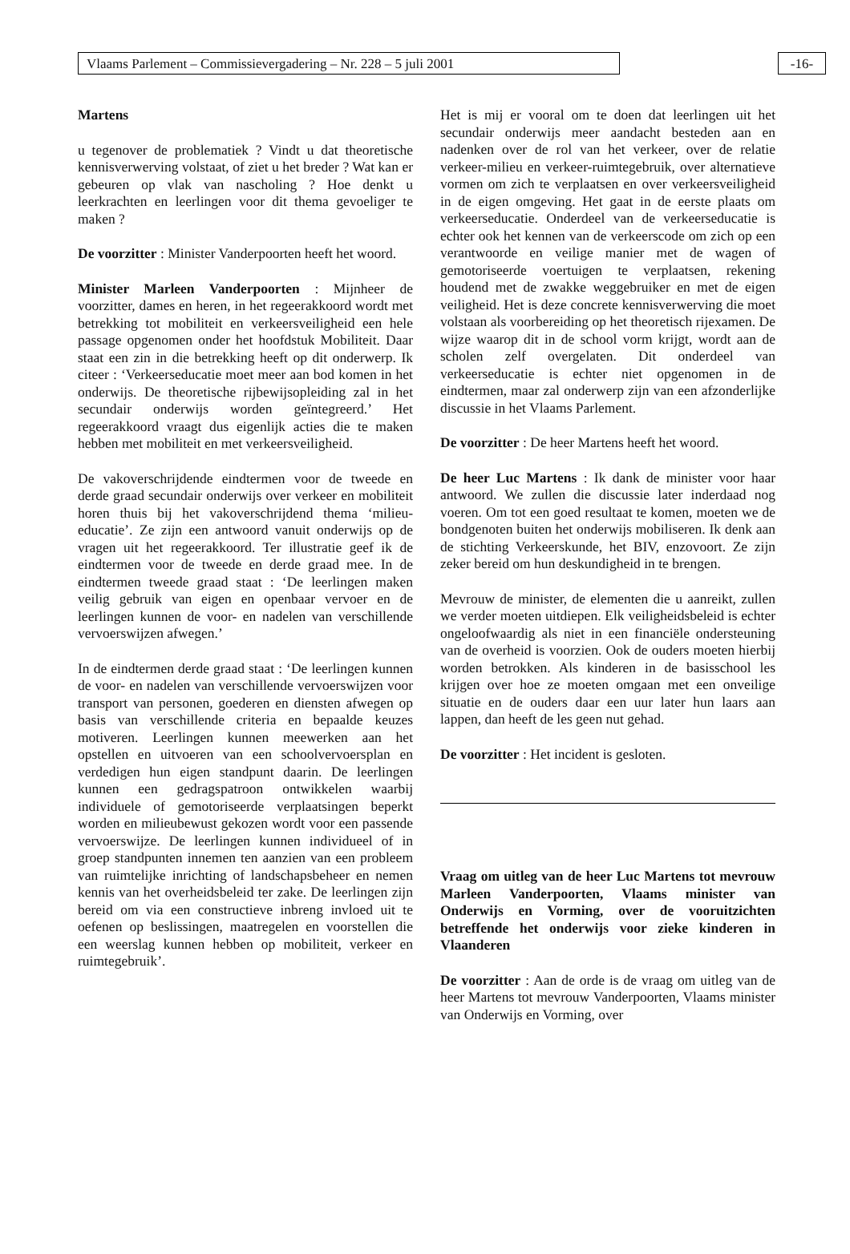Vlaams Parlement – Commissievergadering – Nr. 228 – 5 juli 2001 -16-
Martens
u tegenover de problematiek ? Vindt u dat theoretische kennisverwerving volstaat, of ziet u het breder ? Wat kan er gebeuren op vlak van nascholing ? Hoe denkt u leerkrachten en leerlingen voor dit thema gevoeliger te maken ?
De voorzitter : Minister Vanderpoorten heeft het woord.
Minister Marleen Vanderpoorten : Mijnheer de voorzitter, dames en heren, in het regeerakkoord wordt met betrekking tot mobiliteit en verkeersveiligheid een hele passage opgenomen onder het hoofdstuk Mobiliteit. Daar staat een zin in die betrekking heeft op dit onderwerp. Ik citeer : ‘Verkeerseducatie moet meer aan bod komen in het onderwijs. De theoretische rijbewijsopleiding zal in het secundair onderwijs worden geïntegreerd.’ Het regeerakkoord vraagt dus eigenlijk acties die te maken hebben met mobiliteit en met verkeersveiligheid.
De vakoverschrijdende eindtermen voor de tweede en derde graad secundair onderwijs over verkeer en mobiliteit horen thuis bij het vakoverschrijdend thema ‘milieu-educatie’. Ze zijn een antwoord vanuit onderwijs op de vragen uit het regeerakkoord. Ter illustratie geef ik de eindtermen voor de tweede en derde graad mee. In de eindtermen tweede graad staat : ‘De leerlingen maken veilig gebruik van eigen en openbaar vervoer en de leerlingen kunnen de voor- en nadelen van verschillende vervoerswijzen afwegen.’
In de eindtermen derde graad staat : ‘De leerlingen kunnen de voor- en nadelen van verschillende vervoerswijzen voor transport van personen, goederen en diensten afwegen op basis van verschillende criteria en bepaalde keuzes motiveren. Leerlingen kunnen meewerken aan het opstellen en uitvoeren van een schoolvervoersplan en verdedigen hun eigen standpunt daarin. De leerlingen kunnen een gedragspatroon ontwikkelen waarbij individuele of gemotoriseerde verplaatsingen beperkt worden en milieubewust gekozen wordt voor een passende vervoerswijze. De leerlingen kunnen individueel of in groep standpunten innemen ten aanzien van een probleem van ruimtelijke inrichting of landschapsbeheer en nemen kennis van het overheidsbeleid ter zake. De leerlingen zijn bereid om via een constructieve inbreng invloed uit te oefenen op beslissingen, maatregelen en voorstellen die een weerslag kunnen hebben op mobiliteit, verkeer en ruimtegebruik’.
Het is mij er vooral om te doen dat leerlingen uit het secundair onderwijs meer aandacht besteden aan en nadenken over de rol van het verkeer, over de relatie verkeer-milieu en verkeer-ruimtegebruik, over alternatieve vormen om zich te verplaatsen en over verkeersveiligheid in de eigen omgeving. Het gaat in de eerste plaats om verkeerseducatie. Onderdeel van de verkeerseducatie is echter ook het kennen van de verkeerscode om zich op een verantwoorde en veilige manier met de wagen of gemotoriseerde voertuigen te verplaatsen, rekening houdend met de zwakke weggebruiker en met de eigen veiligheid. Het is deze concrete kennisverwerving die moet volstaan als voorbereiding op het theoretisch rijexamen. De wijze waarop dit in de school vorm krijgt, wordt aan de scholen zelf overgelaten. Dit onderdeel van verkeerseducatie is echter niet opgenomen in de eindtermen, maar zal onderwerp zijn van een afzonderlijke discussie in het Vlaams Parlement.
De voorzitter : De heer Martens heeft het woord.
De heer Luc Martens : Ik dank de minister voor haar antwoord. We zullen die discussie later inderdaad nog voeren. Om tot een goed resultaat te komen, moeten we de bondgenoten buiten het onderwijs mobiliseren. Ik denk aan de stichting Verkeerskunde, het BIV, enzovoort. Ze zijn zeker bereid om hun deskundigheid in te brengen.
Mevrouw de minister, de elementen die u aanreikt, zullen we verder moeten uitdiepen. Elk veiligheidsbeleid is echter ongeloofwaardig als niet in een financiële ondersteuning van de overheid is voorzien. Ook de ouders moeten hierbij worden betrokken. Als kinderen in de basisschool les krijgen over hoe ze moeten omgaan met een onveilige situatie en de ouders daar een uur later hun laars aan lappen, dan heeft de les geen nut gehad.
De voorzitter : Het incident is gesloten.
Vraag om uitleg van de heer Luc Martens tot mevrouw Marleen Vanderpoorten, Vlaams minister van Onderwijs en Vorming, over de vooruitzichten betreffende het onderwijs voor zieke kinderen in Vlaanderen
De voorzitter : Aan de orde is de vraag om uitleg van de heer Martens tot mevrouw Vanderpoorten, Vlaams minister van Onderwijs en Vorming, over